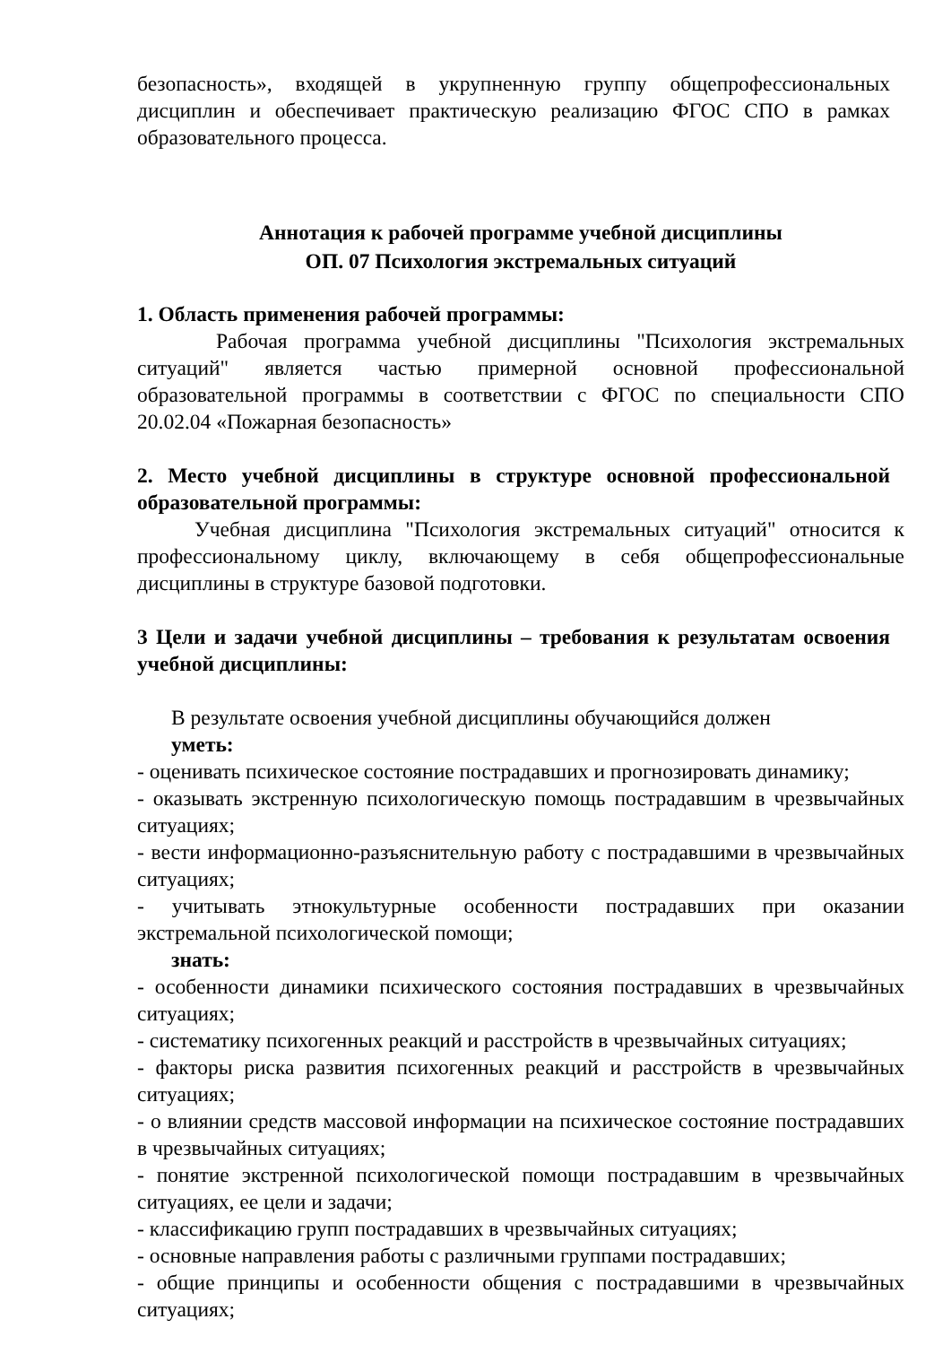безопасность», входящей в укрупненную группу общепрофессиональных дисциплин и обеспечивает практическую реализацию ФГОС СПО в рамках образовательного процесса.
Аннотация к рабочей программе учебной дисциплины
ОП. 07 Психология экстремальных ситуаций
1. Область применения рабочей программы:
Рабочая программа учебной дисциплины "Психология экстремальных ситуаций" является частью примерной основной профессиональной образовательной программы в соответствии с ФГОС по специальности СПО 20.02.04 «Пожарная безопасность»
2. Место учебной дисциплины в структуре основной профессиональной образовательной программы:
Учебная дисциплина "Психология экстремальных ситуаций" относится к профессиональному циклу, включающему в себя общепрофессиональные дисциплины в структуре базовой подготовки.
3 Цели и задачи учебной дисциплины – требования к результатам освоения учебной дисциплины:
В результате освоения учебной дисциплины обучающийся должен
уметь:
- оценивать психическое состояние пострадавших и прогнозировать динамику;
- оказывать экстренную психологическую помощь пострадавшим в чрезвычайных ситуациях;
- вести информационно-разъяснительную работу с пострадавшими в чрезвычайных ситуациях;
- учитывать этнокультурные особенности пострадавших при оказании экстремальной психологической помощи;
знать:
- особенности динамики психического состояния пострадавших в чрезвычайных ситуациях;
- систематику психогенных реакций и расстройств в чрезвычайных ситуациях;
- факторы риска развития психогенных реакций и расстройств в чрезвычайных ситуациях;
- о влиянии средств массовой информации на психическое состояние пострадавших в чрезвычайных ситуациях;
- понятие экстренной психологической помощи пострадавшим в чрезвычайных ситуациях, ее цели и задачи;
- классификацию групп пострадавших в чрезвычайных ситуациях;
- основные направления работы с различными группами пострадавших;
- общие принципы и особенности общения с пострадавшими в чрезвычайных ситуациях;